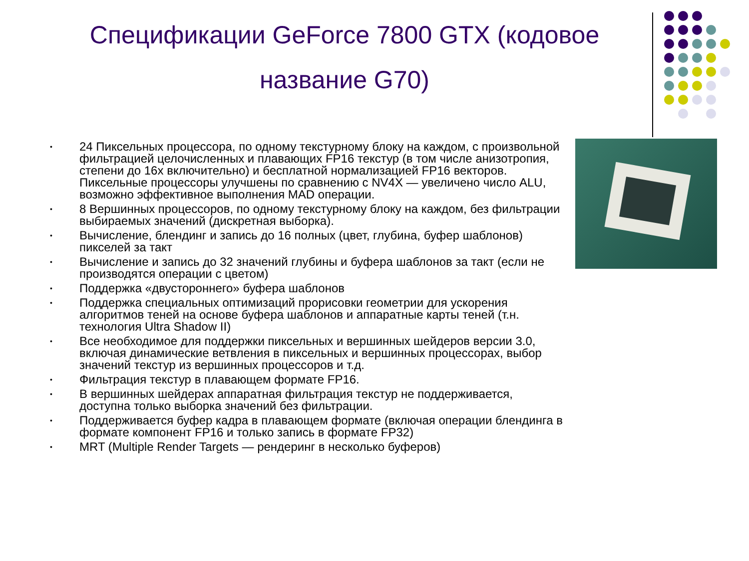Спецификации GeForce 7800 GTX (кодовое название G70)
• 24 Пиксельных процессора, по одному текстурному блоку на каждом, с произвольной фильтрацией целочисленных и плавающих FP16 текстур (в том числе анизотропия, степени до 16х включительно) и бесплатной нормализацией FP16 векторов. Пиксельные процессоры улучшены по сравнению с NV4X — увеличено число ALU, возможно эффективное выполнения MAD операции.
• 8 Вершинных процессоров, по одному текстурному блоку на каждом, без фильтрации выбираемых значений (дискретная выборка).
• Вычисление, блендинг и запись до 16 полных (цвет, глубина, буфер шаблонов) пикселей за такт
• Вычисление и запись до 32 значений глубины и буфера шаблонов за такт (если не производятся операции с цветом)
• Поддержка «двустороннего» буфера шаблонов
• Поддержка специальных оптимизаций прорисовки геометрии для ускорения алгоритмов теней на основе буфера шаблонов и аппаратные карты теней (т.н. технология Ultra Shadow II)
• Все необходимое для поддержки пиксельных и вершинных шейдеров версии 3.0, включая динамические ветвления в пиксельных и вершинных процессорах, выбор значений текстур из вершинных процессоров и т.д.
• Фильтрация текстур в плавающем формате FP16.
• В вершинных шейдерах аппаратная фильтрация текстур не поддерживается, доступна только выборка значений без фильтрации.
• Поддерживается буфер кадра в плавающем формате (включая операции блендинга в формате компонент FP16 и только запись в формате FP32)
• MRT (Multiple Render Targets — рендеринг в несколько буферов)